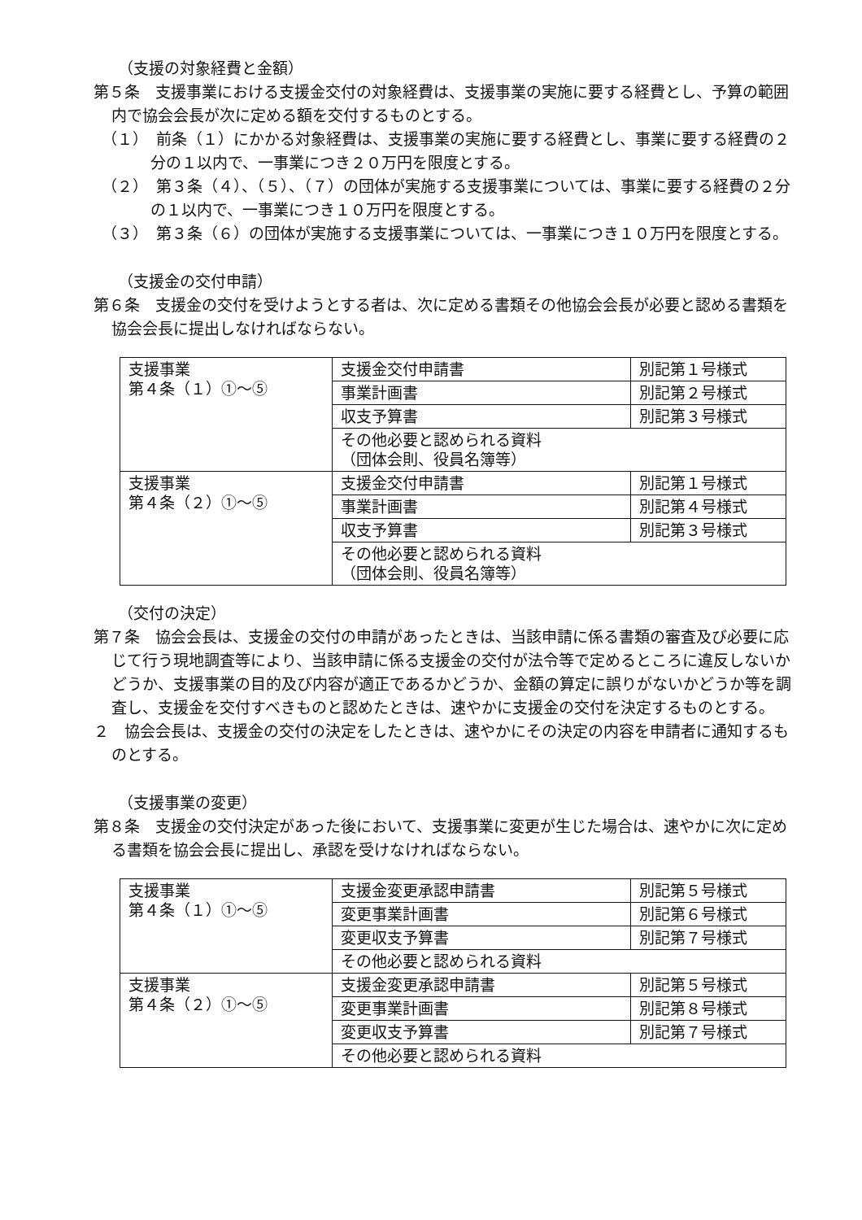（支援の対象経費と金額）
第５条　支援事業における支援金交付の対象経費は、支援事業の実施に要する経費とし、予算の範囲内で協会会長が次に定める額を交付するものとする。
（１）　前条（１）にかかる対象経費は、支援事業の実施に要する経費とし、事業に要する経費の２分の１以内で、一事業につき２０万円を限度とする。
（２）　第３条（４）、（５）、（７）の団体が実施する支援事業については、事業に要する経費の２分の１以内で、一事業につき１０万円を限度とする。
（３）　第３条（６）の団体が実施する支援事業については、一事業につき１０万円を限度とする。
（支援金の交付申請）
第６条　支援金の交付を受けようとする者は、次に定める書類その他協会会長が必要と認める書類を協会会長に提出しなければならない。
| 支援事業 第４条（１）①～⑤ | 支援金交付申請書 | 別記第１号様式 |
| | 事業計画書 | 別記第２号様式 |
| | 収支予算書 | 別記第３号様式 |
| | その他必要と認められる資料 （団体会則、役員名簿等） | |
| 支援事業 第４条（２）①～⑤ | 支援金交付申請書 | 別記第１号様式 |
| | 事業計画書 | 別記第４号様式 |
| | 収支予算書 | 別記第３号様式 |
| | その他必要と認められる資料 （団体会則、役員名簿等） | |
（交付の決定）
第７条　協会会長は、支援金の交付の申請があったときは、当該申請に係る書類の審査及び必要に応じて行う現地調査等により、当該申請に係る支援金の交付が法令等で定めるところに違反しないかどうか、支援事業の目的及び内容が適正であるかどうか、金額の算定に誤りがないかどうか等を調査し、支援金を交付すべきものと認めたときは、速やかに支援金の交付を決定するものとする。
２　協会会長は、支援金の交付の決定をしたときは、速やかにその決定の内容を申請者に通知するものとする。
（支援事業の変更）
第８条　支援金の交付決定があった後において、支援事業に変更が生じた場合は、速やかに次に定める書類を協会会長に提出し、承認を受けなければならない。
| 支援事業 第４条（１）①～⑤ | 支援金変更承認申請書 | 別記第５号様式 |
| | 変更事業計画書 | 別記第６号様式 |
| | 変更収支予算書 | 別記第７号様式 |
| | その他必要と認められる資料 | |
| 支援事業 第４条（２）①～⑤ | 支援金変更承認申請書 | 別記第５号様式 |
| | 変更事業計画書 | 別記第８号様式 |
| | 変更収支予算書 | 別記第７号様式 |
| | その他必要と認められる資料 | |